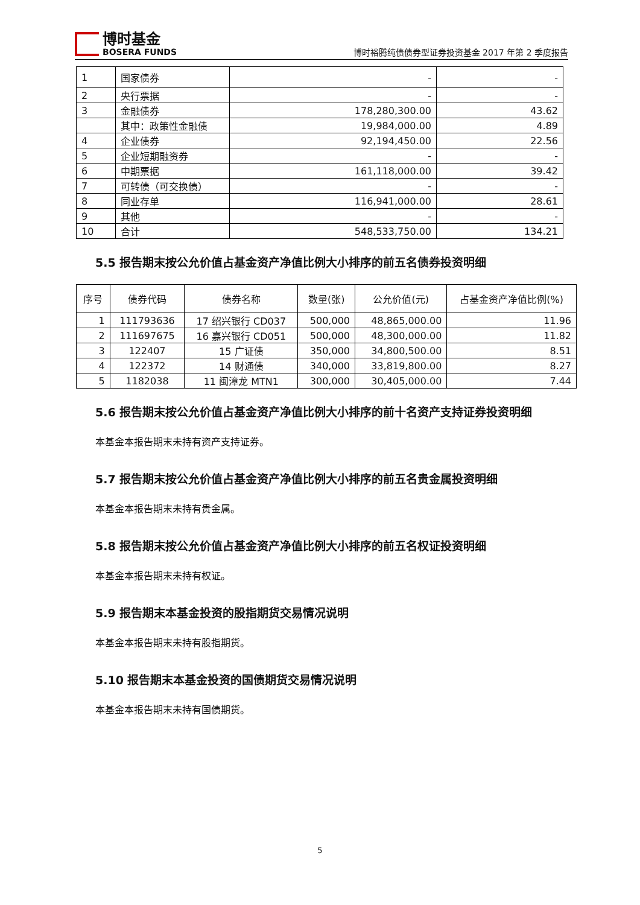博时基金
BOSERA FUNDS
博时裕腾纯债债券型证券投资基金 2017 年第 2 季度报告
| 1 | 国家债券 | - | - |
| 2 | 央行票据 | - | - |
| 3 | 金融债券 | 178,280,300.00 | 43.62 |
| | 其中：政策性金融债 | 19,984,000.00 | 4.89 |
| 4 | 企业债券 | 92,194,450.00 | 22.56 |
| 5 | 企业短期融资券 | - | - |
| 6 | 中期票据 | 161,118,000.00 | 39.42 |
| 7 | 可转债（可交换债） | - | - |
| 8 | 同业存单 | 116,941,000.00 | 28.61 |
| 9 | 其他 | - | - |
| 10 | 合计 | 548,533,750.00 | 134.21 |
5.5 报告期末按公允价值占基金资产净值比例大小排序的前五名债券投资明细
| 序号 | 债券代码 | 债券名称 | 数量(张) | 公允价值(元) | 占基金资产净值比例(%) |
| --- | --- | --- | --- | --- | --- |
| 1 | 111793636 | 17 绍兴银行 CD037 | 500,000 | 48,865,000.00 | 11.96 |
| 2 | 111697675 | 16 嘉兴银行 CD051 | 500,000 | 48,300,000.00 | 11.82 |
| 3 | 122407 | 15 广证债 | 350,000 | 34,800,500.00 | 8.51 |
| 4 | 122372 | 14 财通债 | 340,000 | 33,819,800.00 | 8.27 |
| 5 | 1182038 | 11 闽漳龙 MTN1 | 300,000 | 30,405,000.00 | 7.44 |
5.6 报告期末按公允价值占基金资产净值比例大小排序的前十名资产支持证券投资明细
本基金本报告期末未持有资产支持证券。
5.7 报告期末按公允价值占基金资产净值比例大小排序的前五名贵金属投资明细
本基金本报告期末未持有贵金属。
5.8 报告期末按公允价值占基金资产净值比例大小排序的前五名权证投资明细
本基金本报告期末未持有权证。
5.9 报告期末本基金投资的股指期货交易情况说明
本基金本报告期末未持有股指期货。
5.10 报告期末本基金投资的国债期货交易情况说明
本基金本报告期末未持有国债期货。
5